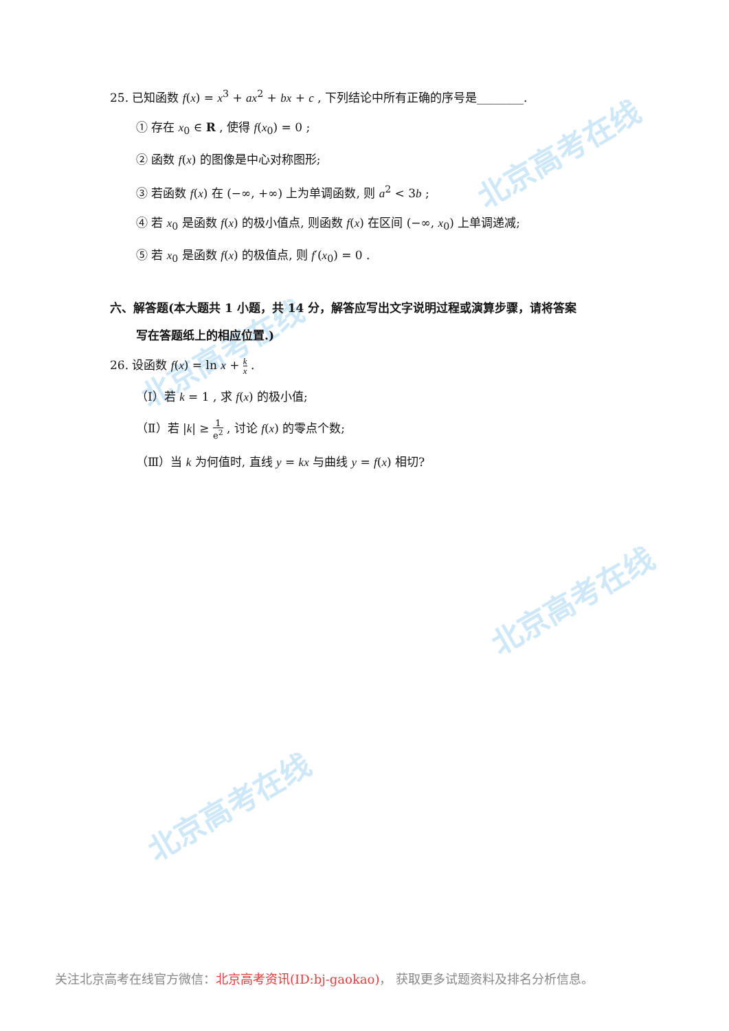北京高考在线
北京高考在线
北京高考在线
北京高考在线
25. 已知函数 f(x) = x<sup>3</sup> + ax<sup>2</sup> + bx + c , 下列结论中所有正确的序号是________.
① 存在 x<sub>0</sub> ∈ R , 使得 f(x<sub>0</sub>) = 0 ;
② 函数 f(x) 的图像是中心对称图形;
③ 若函数 f(x) 在 (−∞, +∞) 上为单调函数, 则 a<sup>2</sup> < 3b ;
④ 若 x<sub>0</sub> 是函数 f(x) 的极小值点, 则函数 f(x) 在区间 (−∞, x<sub>0</sub>) 上单调递减;
⑤ 若 x<sub>0</sub> 是函数 f(x) 的极值点, 则 f′(x<sub>0</sub>) = 0 .
六、解答题(本大题共 1 小题，共 14 分，解答应写出文字说明过程或演算步骤，请将答案
写在答题纸上的相应位置.)
26. 设函数 f(x) = ln x + k x .
（Ⅰ）若 k = 1 , 求 f(x) 的极小值;
（Ⅱ）若 |k| ≥ 1 e<sup>2</sup> , 讨论 f(x) 的零点个数;
（Ⅲ）当 k 为何值时, 直线 y = kx 与曲线 y = f(x) 相切?
关注北京高考在线官方微信：北京高考资讯(ID:bj-gaokao)， 获取更多试题资料及排名分析信息。